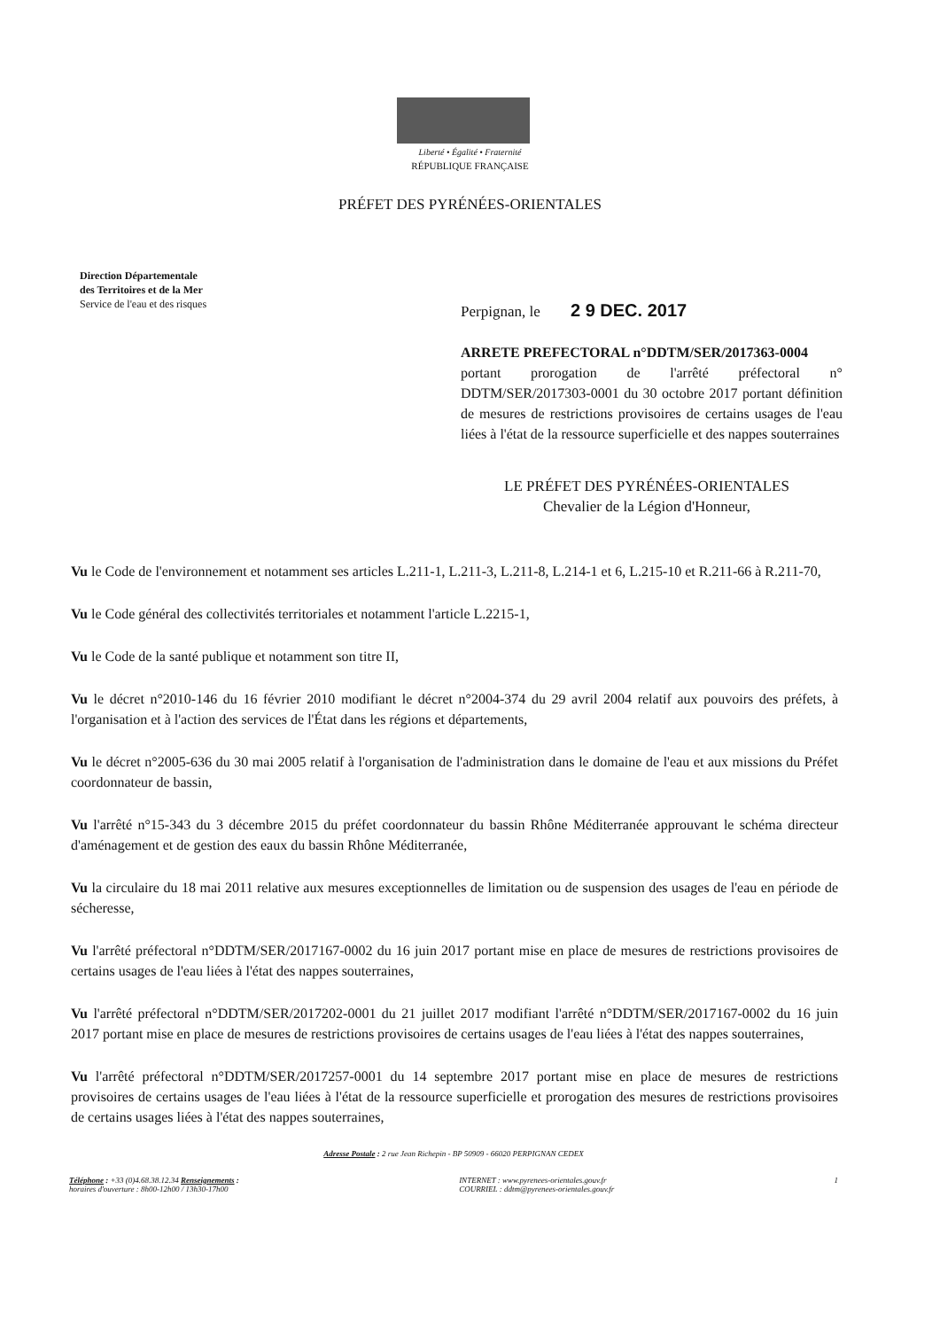Liberté • Égalité • Fraternité
RÉPUBLIQUE FRANÇAISE
PRÉFET DES PYRÉNÉES-ORIENTALES
Direction Départementale
des Territoires et de la Mer
Service de l'eau et des risques
Perpignan, le 2 9 DEC. 2017
ARRETE PREFECTORAL n°DDTM/SER/2017363-0004
portant prorogation de l'arrêté préfectoral n° DDTM/SER/2017303-0001 du 30 octobre 2017 portant définition de mesures de restrictions provisoires de certains usages de l'eau liées à l'état de la ressource superficielle et des nappes souterraines
LE PRÉFET DES PYRÉNÉES-ORIENTALES
Chevalier de la Légion d'Honneur,
Vu le Code de l'environnement et notamment ses articles L.211-1, L.211-3, L.211-8, L.214-1 et 6, L.215-10 et R.211-66 à R.211-70,
Vu le Code général des collectivités territoriales et notamment l'article L.2215-1,
Vu le Code de la santé publique et notamment son titre II,
Vu le décret n°2010-146 du 16 février 2010 modifiant le décret n°2004-374 du 29 avril 2004 relatif aux pouvoirs des préfets, à l'organisation et à l'action des services de l'État dans les régions et départements,
Vu le décret n°2005-636 du 30 mai 2005 relatif à l'organisation de l'administration dans le domaine de l'eau et aux missions du Préfet coordonnateur de bassin,
Vu l'arrêté n°15-343 du 3 décembre 2015 du préfet coordonnateur du bassin Rhône Méditerranée approuvant le schéma directeur d'aménagement et de gestion des eaux du bassin Rhône Méditerranée,
Vu la circulaire du 18 mai 2011 relative aux mesures exceptionnelles de limitation ou de suspension des usages de l'eau en période de sécheresse,
Vu l'arrêté préfectoral n°DDTM/SER/2017167-0002 du 16 juin 2017 portant mise en place de mesures de restrictions provisoires de certains usages de l'eau liées à l'état des nappes souterraines,
Vu l'arrêté préfectoral n°DDTM/SER/2017202-0001 du 21 juillet 2017 modifiant l'arrêté n°DDTM/SER/2017167-0002 du 16 juin 2017 portant mise en place de mesures de restrictions provisoires de certains usages de l'eau liées à l'état des nappes souterraines,
Vu l'arrêté préfectoral n°DDTM/SER/2017257-0001 du 14 septembre 2017 portant mise en place de mesures de restrictions provisoires de certains usages de l'eau liées à l'état de la ressource superficielle et prorogation des mesures de restrictions provisoires de certains usages liées à l'état des nappes souterraines,
Adresse Postale : 2 rue Jean Richepin - BP 50909 - 66020 PERPIGNAN CEDEX
Téléphone : +33 (0)4.68.38.12.34 Renseignements :
horaires d'ouverture : 8h00-12h00 / 13h30-17h00
INTERNET : www.pyrenees-orientales.gouv.fr
COURRIEL : ddtm@pyrenees-orientales.gouv.fr
1